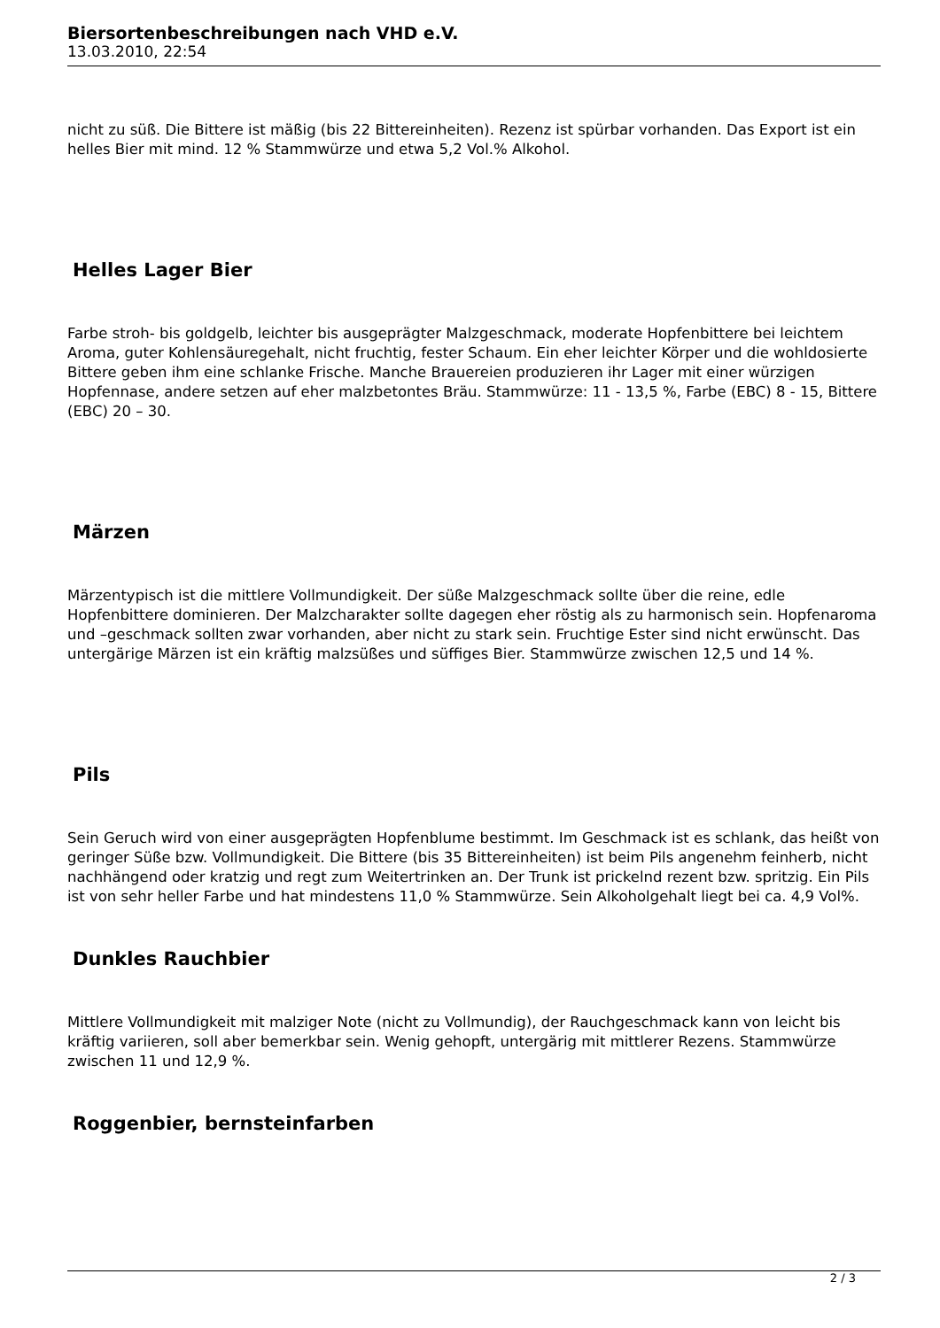Biersortenbeschreibungen nach VHD e.V.
13.03.2010, 22:54
nicht zu süß. Die Bittere ist mäßig (bis 22 Bittereinheiten). Rezenz ist spürbar vorhanden. Das Export ist ein helles Bier mit mind. 12 % Stammwürze und etwa 5,2 Vol.% Alkohol.
Helles Lager Bier
Farbe stroh- bis goldgelb, leichter bis ausgeprägter Malzgeschmack, moderate Hopfenbittere bei leichtem Aroma, guter Kohlensäuregehalt, nicht fruchtig, fester Schaum. Ein eher leichter Körper und die wohldosierte Bittere geben ihm eine schlanke Frische. Manche Brauereien produzieren ihr Lager mit einer würzigen Hopfennase, andere setzen auf eher malzbetontes Bräu. Stammwürze: 11 - 13,5 %, Farbe (EBC) 8 - 15, Bittere (EBC) 20 – 30.
Märzen
Märzentypisch ist die mittlere Vollmundigkeit. Der süße Malzgeschmack sollte über die reine, edle Hopfenbittere dominieren. Der Malzcharakter sollte dagegen eher röstig als zu harmonisch sein. Hopfenaroma und –geschmack sollten zwar vorhanden, aber nicht zu stark sein. Fruchtige Ester sind nicht erwünscht. Das untergärige Märzen ist ein kräftig malzsüßes und süffiges Bier. Stammwürze zwischen 12,5 und 14 %.
Pils
Sein Geruch wird von einer ausgeprägten Hopfenblume bestimmt. Im Geschmack ist es schlank, das heißt von geringer Süße bzw. Vollmundigkeit. Die Bittere (bis 35 Bittereinheiten) ist beim Pils angenehm feinherb, nicht nachhängend oder kratzig und regt zum Weitertrinken an. Der Trunk ist prickelnd rezent bzw. spritzig. Ein Pils ist von sehr heller Farbe und hat mindestens 11,0 % Stammwürze. Sein Alkoholgehalt liegt bei ca. 4,9 Vol%.
Dunkles Rauchbier
Mittlere Vollmundigkeit mit malziger Note (nicht zu Vollmundig), der Rauchgeschmack kann von leicht bis kräftig variieren, soll aber bemerkbar sein. Wenig gehopft, untergärig mit mittlerer Rezens. Stammwürze zwischen 11 und 12,9 %.
Roggenbier, bernsteinfarben
2 / 3